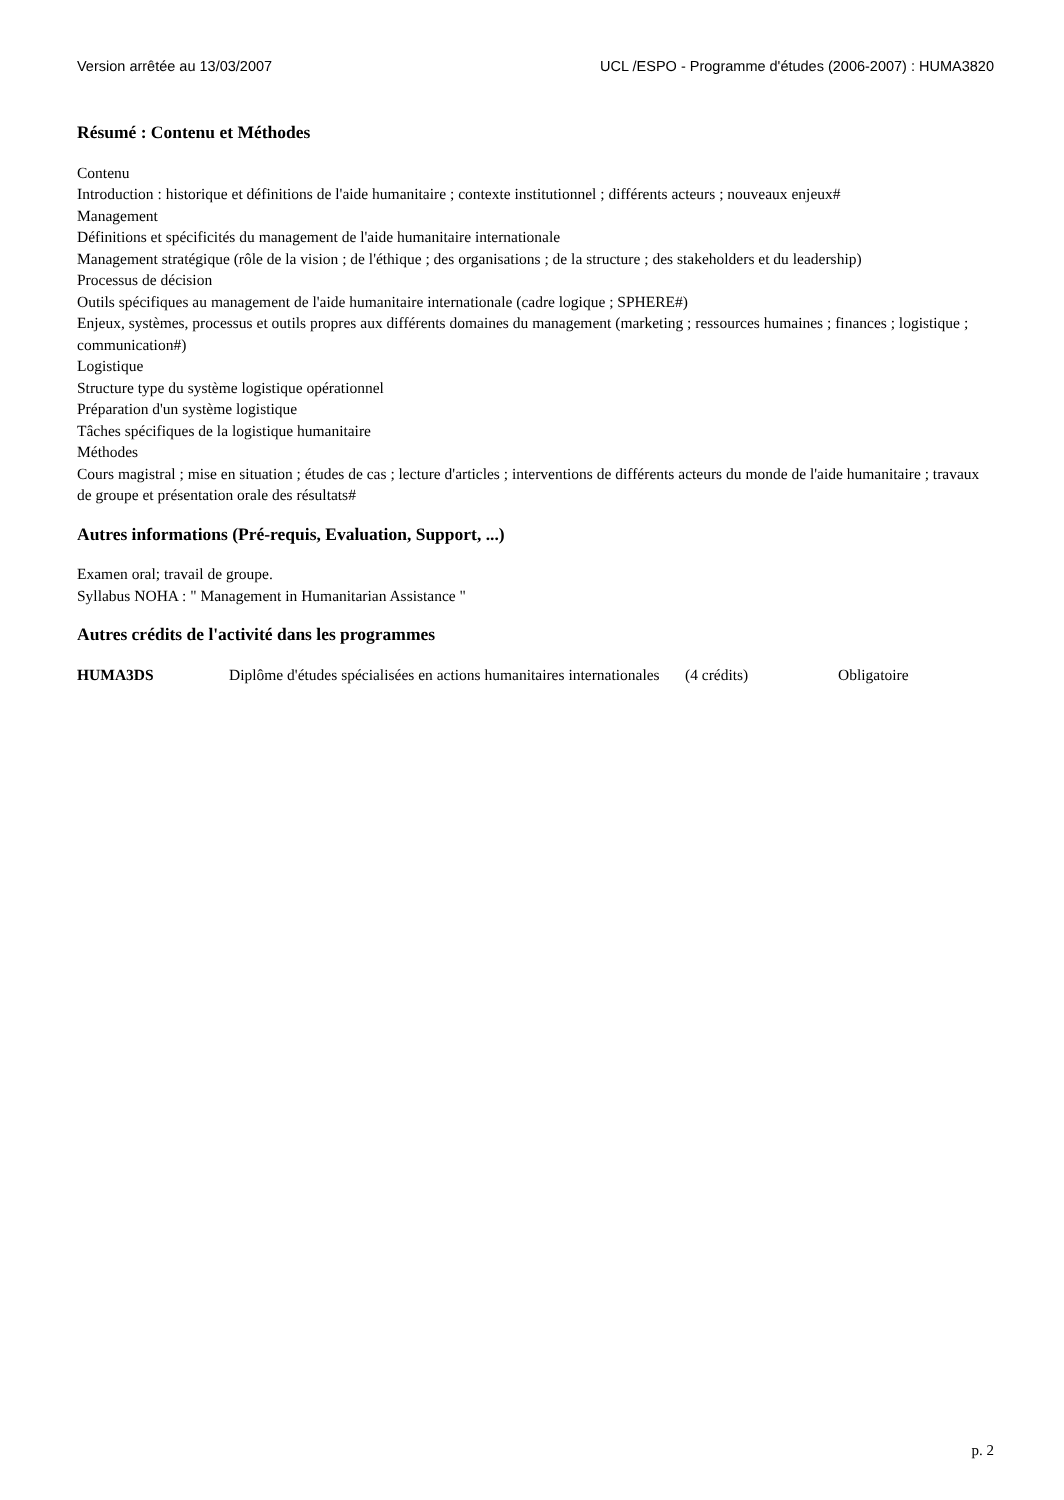Version arrêtée au 13/03/2007 UCL /ESPO - Programme d'études (2006-2007) : HUMA3820
Résumé : Contenu et Méthodes
Contenu
Introduction : historique et définitions de l'aide humanitaire ; contexte institutionnel ; différents acteurs ; nouveaux enjeux#
Management
Définitions et spécificités du management de l'aide humanitaire internationale
Management stratégique (rôle de la vision ; de l'éthique ; des organisations ; de la structure ; des stakeholders et du leadership)
Processus de décision
Outils spécifiques au management de l'aide humanitaire internationale (cadre logique ; SPHERE#)
Enjeux, systèmes, processus et outils propres aux différents domaines du management (marketing ; ressources humaines ; finances ; logistique ; communication#)
Logistique
Structure type du système logistique opérationnel
Préparation d'un système logistique
Tâches spécifiques de la logistique humanitaire
Méthodes
Cours magistral ; mise en situation ; études de cas ; lecture d'articles ; interventions de différents acteurs du monde de l'aide humanitaire ; travaux de groupe et présentation orale des résultats#
Autres informations (Pré-requis, Evaluation, Support, ...)
Examen oral; travail de groupe.
Syllabus NOHA : " Management in Humanitarian Assistance "
Autres crédits de l'activité dans les programmes
| HUMA3DS | Diplôme d'études spécialisées en actions humanitaires internationales | (4 crédits) | Obligatoire |
p. 2